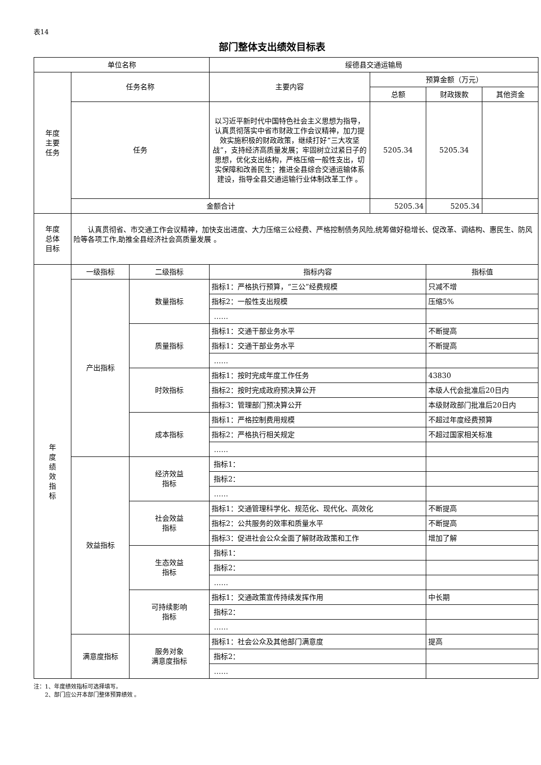表14
部门整体支出绩效目标表
| 单位名称 | | | 绥德县交通运输局 | | | |
| 年度 主要 任务 | 任务名称 | | 主要内容 | 预算金额（万元） | | |
| | | | | 总额 | 财政拨款 | 其他资金 |
| | 任务 | | 以习近平新时代中国特色社会主义思想为指导，认真贯彻落实中省市财政工作会议精神，加力提效实施积极的财政政策，继续打好“三大攻坚战”，支持经济高质量发展；牢固树立过紧日子的思想，优化支出结构，严格压缩一般性支出，切实保障和改善民生；推进全县综合交通运输体系建设，指导全县交通运输行业体制改革工作 。 | 5205.34 | 5205.34 | |
| | 金额合计 | | | 5205.34 | 5205.34 | |
| 年度 总体 目标 | 认真贯彻省、市交通工作会议精神，加快支出进度、大力压缩三公经费、严格控制债务风险,统筹做好稳增长、促改革、调结构、惠民生、防风险等各项工作,助推全县经济社会高质量发展 。 | | | | | |
| 年 度 绩 效 指 标 | 一级指标 | 二级指标 | 指标内容 | | 指标值 | |
| | 产出指标 | 数量指标 | 指标1：严格执行预算，“三公”经费规模 | | 只减不增 | |
| | | | 指标2：一般性支出规模 | | 压缩5% | |
| | | | …… | | | |
| | | 质量指标 | 指标1：交通干部业务水平 | | 不断提高 | |
| | | | 指标1：交通干部业务水平 | | 不断提高 | |
| | | | …… | | | |
| | | 时效指标 | 指标1：按时完成年度工作任务 | | 43830 | |
| | | | 指标2：按时完成政府预决算公开 | | 本级人代会批准后20日内 | |
| | | | 指标3：管理部门预决算公开 | | 本级财政部门批准后20日内 | |
| | | 成本指标 | 指标1：严格控制费用规模 | | 不超过年度经费预算 | |
| | | | 指标2：严格执行相关规定 | | 不超过国家相关标准 | |
| | | | …… | | | |
| | 效益指标 | 经济效益 指标 | 指标1： | | | |
| | | | 指标2： | | | |
| | | | …… | | | |
| | | 社会效益 指标 | 指标1：交通管理科学化、规范化、现代化、高效化 | | 不断提高 | |
| | | | 指标2：公共服务的效率和质量水平 | | 不断提高 | |
| | | | 指标3：促进社会公众全面了解财政政策和工作 | | 增加了解 | |
| | | 生态效益 指标 | 指标1： | | | |
| | | | 指标2： | | | |
| | | | …… | | | |
| | | 可持续影响 指标 | 指标1：交通政策宣传持续发挥作用 | | 中长期 | |
| | | | 指标2： | | | |
| | | | …… | | | |
| | 满意度指标 | 服务对象 满意度指标 | 指标1：社会公众及其他部门满意度 | | 提高 | |
| | | | 指标2： | | | |
| | | | …… | | | |
注：1、年度绩效指标可选择填写。
  2、部门应公开本部门整体预算绩效 。